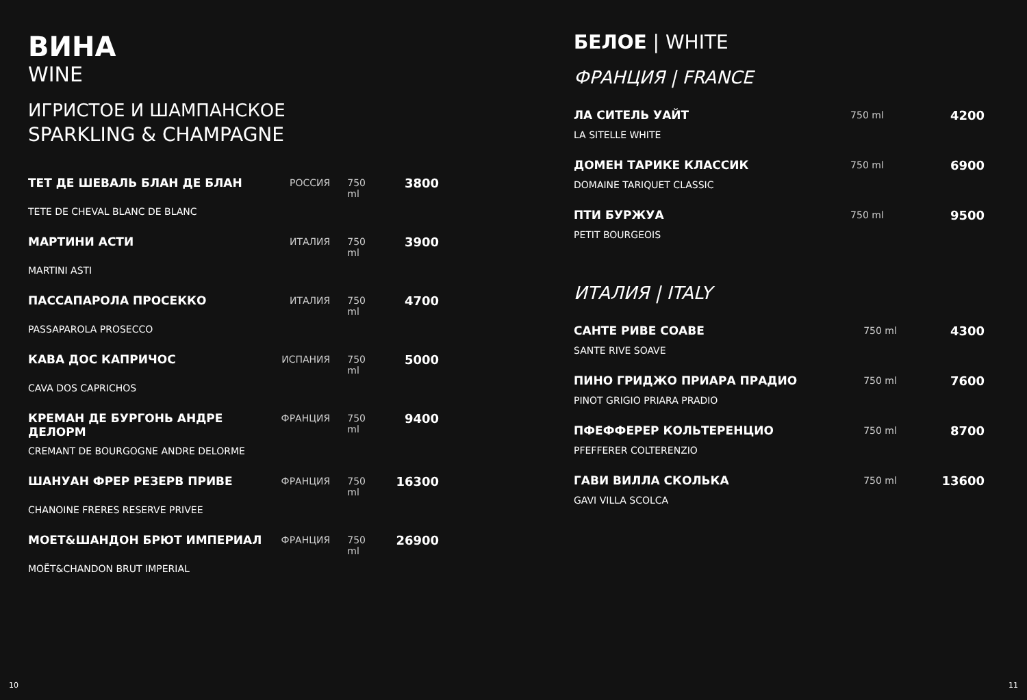ВИНА
WINE
ИГРИСТОЕ И ШАМПАНСКОЕ
SPARKLING & CHAMPAGNE
| ТЕТ ДЕ ШЕВАЛЬ БЛАН ДЕ БЛАН | РОССИЯ | 750 ml | 3800 |
| TETE DE CHEVAL BLANC DE BLANC | | | |
| МАРТИНИ АСТИ | ИТАЛИЯ | 750 ml | 3900 |
| MARTINI ASTI | | | |
| ПАССАПАРОЛА ПРОСЕККО | ИТАЛИЯ | 750 ml | 4700 |
| PASSAPAROLA PROSECCO | | | |
| КАВА ДОС КАПРИЧОС | ИСПАНИЯ | 750 ml | 5000 |
| CAVA DOS CAPRICHOS | | | |
| КРЕМАН ДЕ БУРГОНЬ АНДРЕ ДЕЛОРМ | ФРАНЦИЯ | 750 ml | 9400 |
| CREMANT DE BOURGOGNE ANDRE DELORME | | | |
| ШАНУАН ФРЕР РЕЗЕРВ ПРИВЕ | ФРАНЦИЯ | 750 ml | 16300 |
| CHANOINE FRERES RESERVE PRIVEE | | | |
| МОЕТ&ШАНДОН БРЮТ ИМПЕРИАЛ | ФРАНЦИЯ | 750 ml | 26900 |
| MOЁT&CHANDON BRUT IMPERIAL | | | |
БЕЛОЕ | WHITE
ФРАНЦИЯ | FRANCE
| ЛА СИТЕЛЬ УАЙТ | 750 ml | 4200 |
| LA SITELLE WHITE | | |
| ДОМЕН ТАРИКЕ КЛАССИК | 750 ml | 6900 |
| DOMAINE TARIQUET CLASSIC | | |
| ПТИ БУРЖУА | 750 ml | 9500 |
| PETIT BOURGEOIS | | |
ИТАЛИЯ | ITALY
| САНТЕ РИВЕ СОАВЕ | 750 ml | 4300 |
| SANTE RIVE SOAVE | | |
| ПИНО ГРИДЖО ПРИАРА ПРАДИО | 750 ml | 7600 |
| PINOT GRIGIO PRIARA PRADIO | | |
| ПФЕФФЕРЕР КОЛЬТЕРЕНЦИО | 750 ml | 8700 |
| PFEFFERER COLTERENZIO | | |
| ГАВИ ВИЛЛА СКОЛЬКА | 750 ml | 13600 |
| GAVI VILLA SCOLCA | | |
10 11